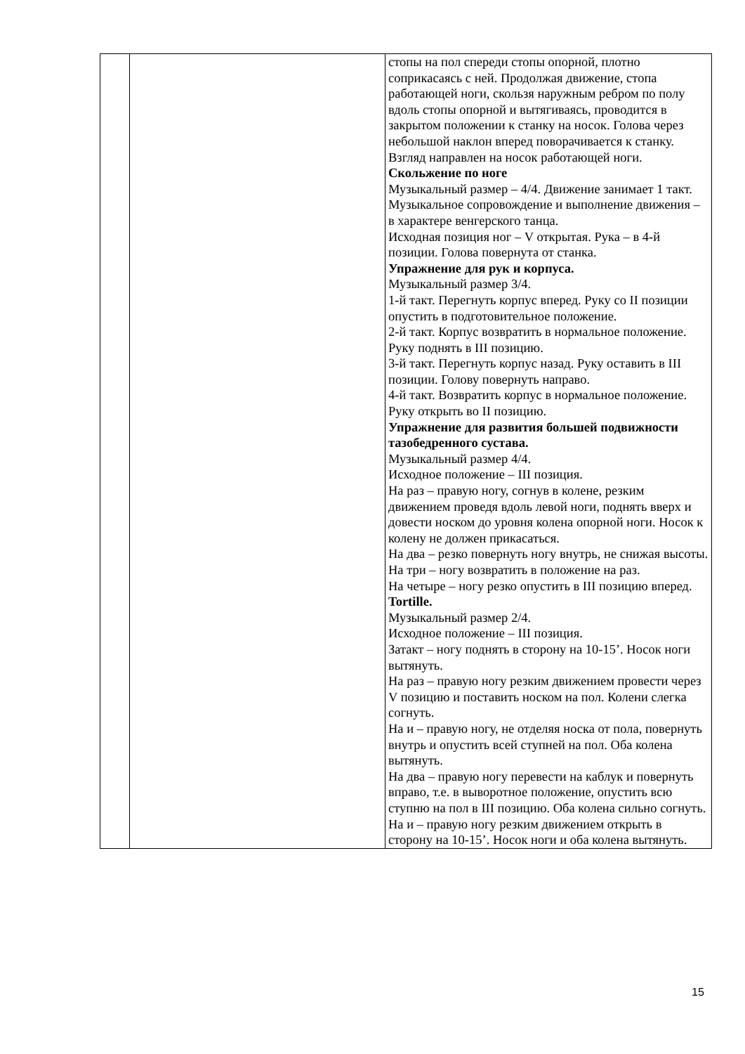| | | стопы на пол спереди стопы опорной, плотно соприкасаясь с ней. Продолжая движение, стопа работающей ноги, скользя наружным ребром по полу вдоль стопы опорной и вытягиваясь, проводится в закрытом положении к станку на носок. Голова через небольшой наклон вперед поворачивается к станку. Взгляд направлен на носок работающей ноги. Скольжение по ноге Музыкальный размер – 4/4. Движение занимает 1 такт. Музыкальное сопровождение и выполнение движения – в характере венгерского танца. Исходная позиция ног – V открытая. Рука – в 4-й позиции. Голова повернута от станка. Упражнение для рук и корпуса. Музыкальный размер 3/4. 1-й такт. Перегнуть корпус вперед. Руку со II позиции опустить в подготовительное положение. 2-й такт. Корпус возвратить в нормальное положение. Руку поднять в III позицию. 3-й такт. Перегнуть корпус назад. Руку оставить в III позиции. Голову повернуть направо. 4-й такт. Возвратить корпус в нормальное положение. Руку открыть во II позицию. Упражнение для развития большей подвижности тазобедренного сустава. Музыкальный размер 4/4. Исходное положение – III позиция. На раз – правую ногу, согнув в колене, резким движением проведя вдоль левой ноги, поднять вверх и довести носком до уровня колена опорной ноги. Носок к колену не должен прикасаться. На два – резко повернуть ногу внутрь, не снижая высоты. На три – ногу возвратить в положение на раз. На четыре – ногу резко опустить в III позицию вперед. Tortille. Музыкальный размер 2/4. Исходное положение – III позиция. Затакт – ногу поднять в сторону на 10-15’. Носок ноги вытянуть. На раз – правую ногу резким движением провести через V позицию и поставить носком на пол. Колени слегка согнуть. На и – правую ногу, не отделяя носка от пола, повернуть внутрь и опустить всей ступней на пол. Оба колена вытянуть. На два – правую ногу перевести на каблук и повернуть вправо, т.е. в выворотное положение, опустить всю ступню на пол в III позицию. Оба колена сильно согнуть. На и – правую ногу резким движением открыть в сторону на 10-15’. Носок ноги и оба колена вытянуть. |
15